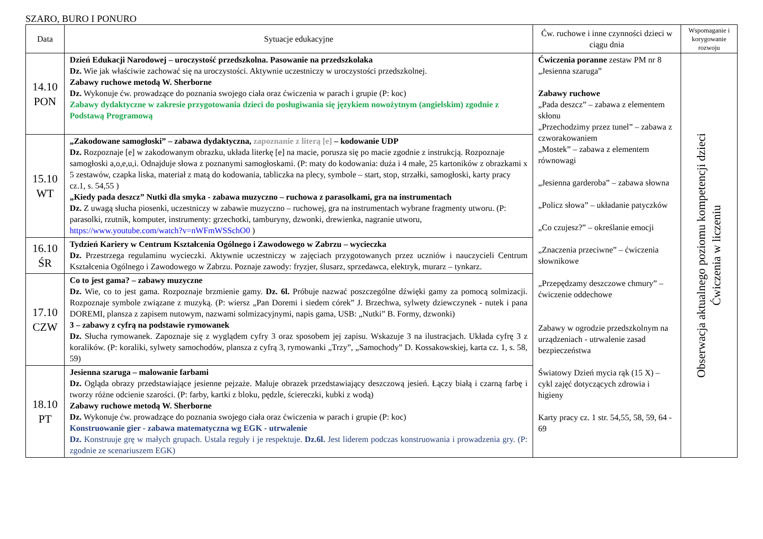SZARO, BURO I PONURO
| Data | Sytuacje edukacyjne | Ćw. ruchowe i inne czynności dzieci w ciągu dnia | Wspomaganie i korygowanie rozwoju |
| --- | --- | --- | --- |
| 14.10 PON | Dzień Edukacji Narodowej – uroczystość przedszkolna. Pasowanie na przedszkolaka Dz. Wie jak właściwie zachować się na uroczystości. Aktywnie uczestniczy w uroczystości przedszkolnej. Zabawy ruchowe metodą W. Sherborne Dz. Wykonuje ćw. prowadzące do poznania swojego ciała oraz ćwiczenia w parach i grupie (P: koc) Zabawy dydaktyczne w zakresie przygotowania dzieci do posługiwania się językiem nowożytnym (angielskim) zgodnie z Podstawą Programową | Ćwiczenia poranne zestaw PM nr 8 „Jesienna szaruga” Zabawy ruchowe „Pada deszcz” – zabawa z elementem skłonu „Przechodzimy przez tunel” – zabawa z czworakowaniem „Mostek” – zabawa z elementem równowagi „Jesienna garderoba” – zabawa słowna „Policz słowa” – układanie patyczków „Co czujesz?” – określanie emocji „Znaczenia przeciwne” – ćwiczenia słownikowe „Przepędzamy deszczowe chmury” – ćwiczenie oddechowe Zabawy w ogrodzie przedszkolnym na urządzeniach - utrwalenie zasad bezpieczeństwa Światowy Dzień mycia rąk (15 X) – cykl zajęć dotyczących zdrowia i higieny Karty pracy cz. 1 str. 54,55, 58, 59, 64 - 69 | Obserwacja aktualnego poziomu kompetencji dzieci Ćwiczenia w liczeniu |
| 15.10 WT | „Zakodowane samogłoski” – zabawa dydaktyczna, zapoznanie z literą [e] – kodowanie UDP Dz. Rozpoznaje [e] w zakodowanym obrazku, układa literkę [e] na macie, porusza się po macie zgodnie z instrukcją. Rozpoznaje samogłoski a,o,e,u,i. Odnajduje słowa z poznanymi samogłoskami. (P: maty do kodowania: duża i 4 małe, 25 kartoników z obrazkami x 5 zestawów, czapka liska, materiał z matą do kodowania, tabliczka na plecy, symbole – start, stop, strzałki, samogłoski, karty pracy cz.1, s. 54,55 ) „Kiedy pada deszcz” Nutki dla smyka - zabawa muzyczno – ruchowa z parasolkami, gra na instrumentach Dz. Z uwagą słucha piosenki, uczestniczy w zabawie muzyczno – ruchowej, gra na instrumentach wybrane fragmenty utworu. (P: parasolki, rzutnik, komputer, instrumenty: grzechotki, tamburyny, dzwonki, drewienka, nagranie utworu, https://www.youtube.com/watch?v=nWFmWSSchO0 ) | | |
| 16.10 ŚR | Tydzień Kariery w Centrum Kształcenia Ogólnego i Zawodowego w Zabrzu – wycieczka Dz. Przestrzega regulaminu wycieczki. Aktywnie uczestniczy w zajęciach przygotowanych przez uczniów i nauczycieli Centrum Kształcenia Ogólnego i Zawodowego w Zabrzu. Poznaje zawody: fryzjer, ślusarz, sprzedawca, elektryk, murarz – tynkarz. | | |
| 17.10 CZW | Co to jest gama? – zabawy muzyczne Dz. Wie, co to jest gama. Rozpoznaje brzmienie gamy. Dz. 6l. Próbuje nazwać poszczególne dźwięki gamy za pomocą solmizacji. Rozpoznaje symbole związane z muzyką. (P: wiersz „Pan Doremi i siedem córek” J. Brzechwa, sylwety dziewczynek - nutek i pana DOREMI, plansza z zapisem nutowym, nazwami solmizacyjnymi, napis gama, USB: „Nutki” B. Formy, dzwonki) 3 – zabawy z cyfrą na podstawie rymowanek Dz. Słucha rymowanek. Zapoznaje się z wyglądem cyfry 3 oraz sposobem jej zapisu. Wskazuje 3 na ilustracjach. Układa cyfrę 3 z koralików. (P: koraliki, sylwety samochodów, plansza z cyfrą 3, rymowanki „Trzy”, „Samochody” D. Kossakowskiej, karta cz. 1, s. 58, 59) | | |
| 18.10 PT | Jesienna szaruga – malowanie farbami Dz. Ogląda obrazy przedstawiające jesienne pejzaże. Maluje obrazek przedstawiający deszczową jesień. Łączy białą i czarną farbę i tworzy różne odcienie szarości. (P: farby, kartki z bloku, pędzle, ściereczki, kubki z wodą) Zabawy ruchowe metodą W. Sherborne Dz. Wykonuje ćw. prowadzące do poznania swojego ciała oraz ćwiczenia w parach i grupie (P: koc) Konstruowanie gier - zabawa matematyczna wg EGK - utrwalenie Dz. Konstruuje grę w małych grupach. Ustala reguły i je respektuje. Dz.6l. Jest liderem podczas konstruowania i prowadzenia gry. (P: zgodnie ze scenariuszem EGK) | | |